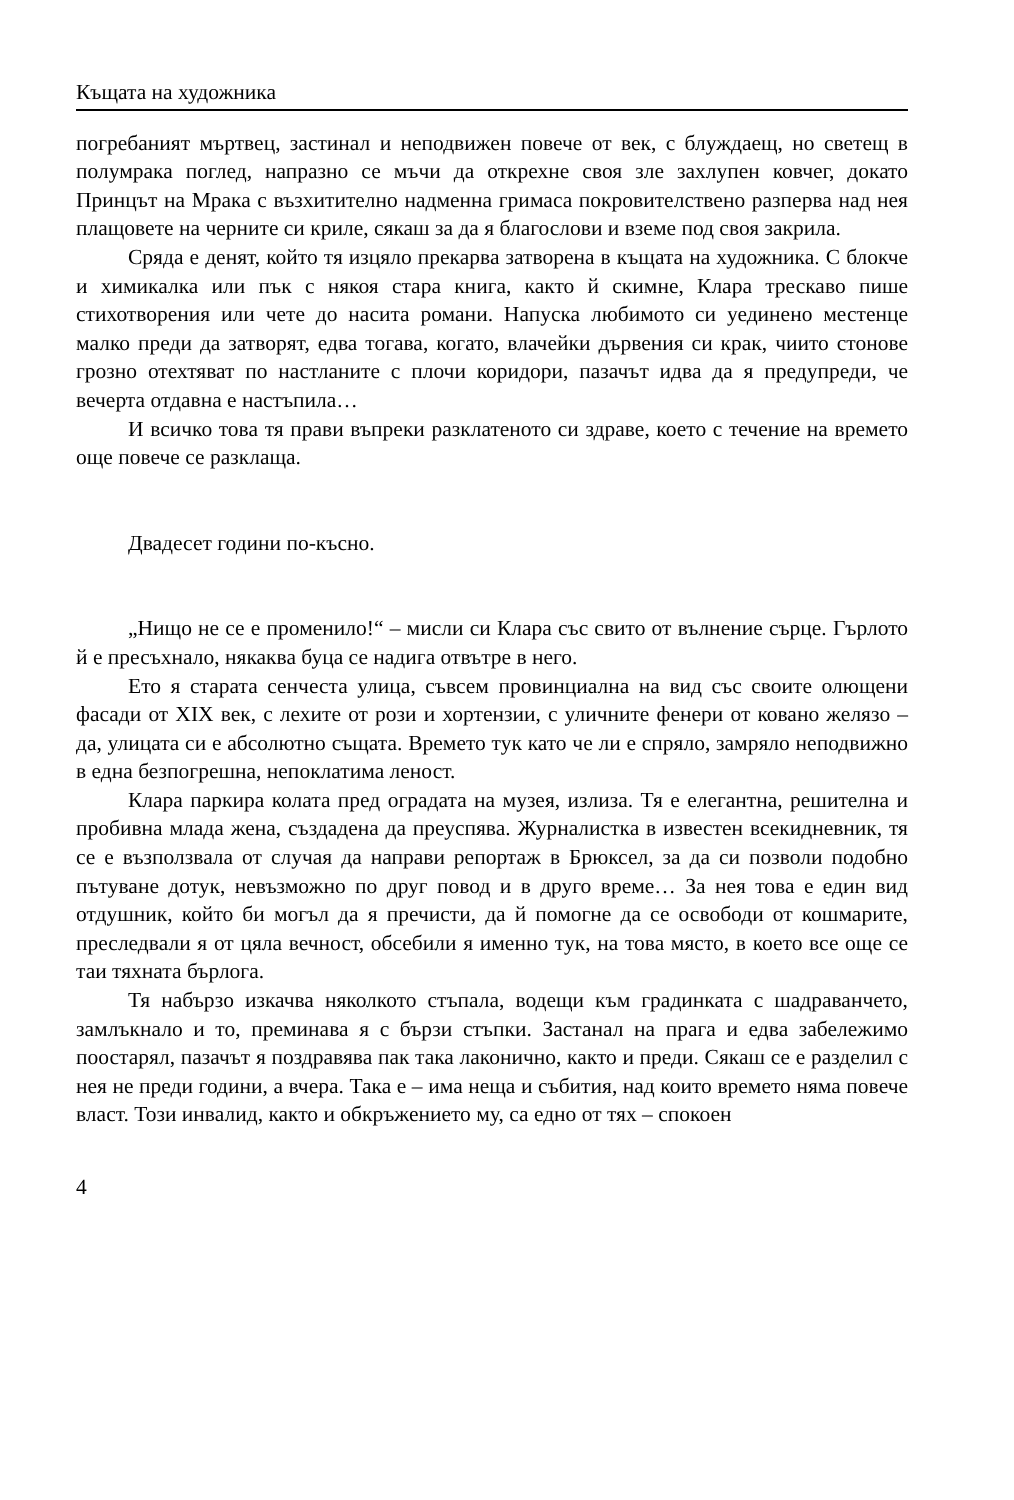Къщата на художника
погребаният мъртвец, застинал и неподвижен повече от век, с блуждаещ, но светещ в полумрака поглед, напразно се мъчи да открехне своя зле захлупен ковчег, докато Принцът на Мрака с възхитително надменна гримаса покровителствено разперва над нея плащовете на черните си криле, сякаш за да я благослови и вземе под своя закрила.
Сряда е денят, който тя изцяло прекарва затворена в къщата на художника. С блокче и химикалка или пък с някоя стара книга, както й скимне, Клара трескаво пише стихотворения или чете до насита романи. Напуска любимото си уединено местенце малко преди да затворят, едва тогава, когато, влачейки дървения си крак, чиито стонове грозно отехтяват по настланите с плочи коридори, пазачът идва да я предупреди, че вечерта отдавна е настъпила…
И всичко това тя прави въпреки разклатеното си здраве, което с течение на времето още повече се разклаща.
Двадесет години по-късно.
„Нищо не се е променило!“ – мисли си Клара със свито от вълнение сърце. Гърлото й е пресъхнало, някаква буца се надига отвътре в него.
Ето я старата сенчеста улица, съвсем провинциална на вид със своите олющени фасади от XIX век, с лехите от рози и хортензии, с уличните фенери от ковано желязо – да, улицата си е абсолютно същата. Времето тук като че ли е спряло, замряло неподвижно в една безпогрешна, непоклатима леност.
Клара паркира колата пред оградата на музея, излиза. Тя е елегантна, решителна и пробивна млада жена, създадена да преуспява. Журналистка в известен всекидневник, тя се е възползвала от случая да направи репортаж в Брюксел, за да си позволи подобно пътуване дотук, невъзможно по друг повод и в друго време… За нея това е един вид отдушник, който би могъл да я пречисти, да й помогне да се освободи от кошмарите, преследвали я от цяла вечност, обсебили я именно тук, на това място, в което все още се таи тяхната бърлога.
Тя набързо изкачва няколкото стъпала, водещи към градинката с шадраванчето, замлъкнало и то, преминава я с бързи стъпки. Застанал на прага и едва забележимо поостарял, пазачът я поздравява пак така лаконично, както и преди. Сякаш се е разделил с нея не преди години, а вчера. Така е – има неща и събития, над които времето няма повече власт. Този инвалид, както и обкръжението му, са едно от тях – спокоен
4